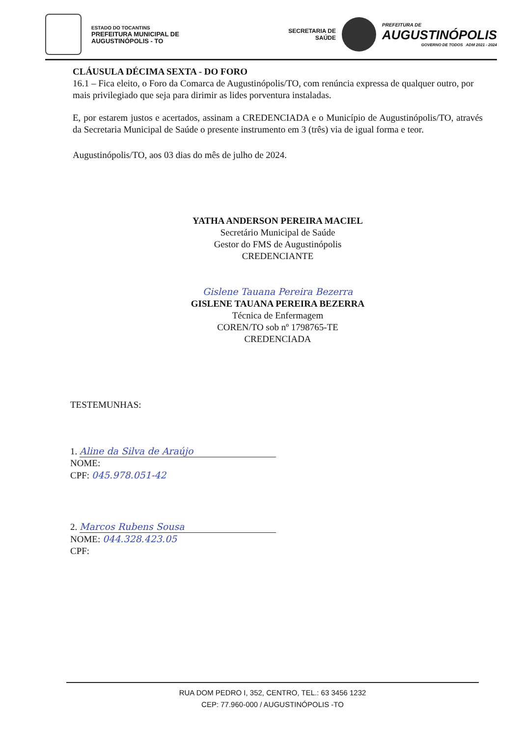ESTADO DO TOCANTINS
PREFEITURA MUNICIPAL DE
AUGUSTINÓPOLIS - TO
SECRETARIA DE
SAÚDE
PREFEITURA DE
AUGUSTINÓPOLIS
GOVERNO DE TODOS ADM 2021 - 2024
CLÁUSULA DÉCIMA SEXTA - DO FORO
16.1 – Fica eleito, o Foro da Comarca de Augustinópolis/TO, com renúncia expressa de qualquer outro, por mais privilegiado que seja para dirimir as lides porventura instaladas.
E, por estarem justos e acertados, assinam a CREDENCIADA e o Município de Augustinópolis/TO, através da Secretaria Municipal de Saúde o presente instrumento em 3 (três) via de igual forma e teor.
Augustinópolis/TO, aos 03 dias do mês de julho de 2024.
YATHA ANDERSON PEREIRA MACIEL
Secretário Municipal de Saúde
Gestor do FMS de Augustinópolis
CREDENCIANTE
Gislene Tauana Pereira Bezerra
GISLENE TAUANA PEREIRA BEZERRA
Técnica de Enfermagem
COREN/TO sob nº 1798765-TE
CREDENCIADA
TESTEMUNHAS:
1. Aline da Silva de Araújo
NOME:
CPF: 045.978.051-42
2. Marcos Rubens Sousa
NOME: 044.328.423.05
CPF:
RUA DOM PEDRO I, 352, CENTRO, TEL.: 63 3456 1232
CEP: 77.960-000 / AUGUSTINÓPOLIS -TO